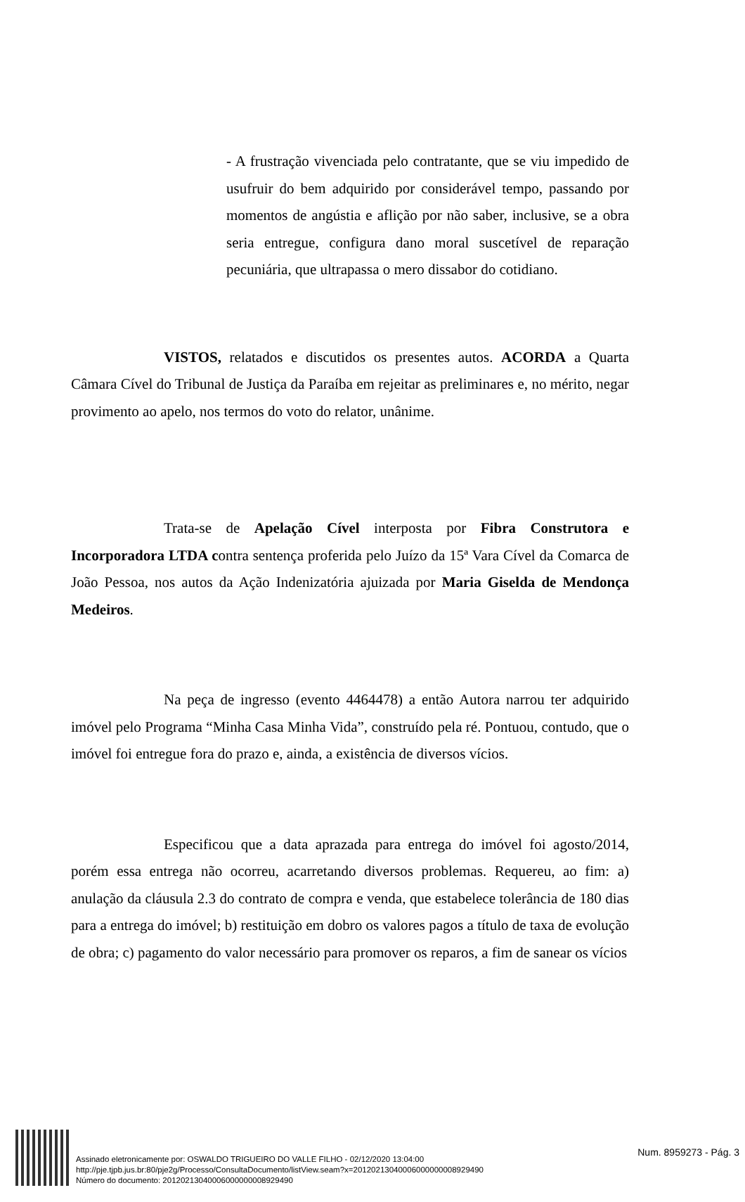- A frustração vivenciada pelo contratante, que se viu impedido de usufruir do bem adquirido por considerável tempo, passando por momentos de angústia e aflição por não saber, inclusive, se a obra seria entregue, configura dano moral suscetível de reparação pecuniária, que ultrapassa o mero dissabor do cotidiano.
VISTOS, relatados e discutidos os presentes autos. ACORDA a Quarta Câmara Cível do Tribunal de Justiça da Paraíba em rejeitar as preliminares e, no mérito, negar provimento ao apelo, nos termos do voto do relator, unânime.
Trata-se de Apelação Cível interposta por Fibra Construtora e Incorporadora LTDA contra sentença proferida pelo Juízo da 15ª Vara Cível da Comarca de João Pessoa, nos autos da Ação Indenizatória ajuizada por Maria Giselda de Mendonça Medeiros.
Na peça de ingresso (evento 4464478) a então Autora narrou ter adquirido imóvel pelo Programa “Minha Casa Minha Vida”, construído pela ré. Pontuou, contudo, que o imóvel foi entregue fora do prazo e, ainda, a existência de diversos vícios.
Especificou que a data aprazada para entrega do imóvel foi agosto/2014, porém essa entrega não ocorreu, acarretando diversos problemas. Requereu, ao fim: a) anulação da cláusula 2.3 do contrato de compra e venda, que estabelece tolerância de 180 dias para a entrega do imóvel; b) restituição em dobro os valores pagos a título de taxa de evolução de obra; c) pagamento do valor necessário para promover os reparos, a fim de sanear os vícios
Assinado eletronicamente por: OSWALDO TRIGUEIRO DO VALLE FILHO - 02/12/2020 13:04:00
http://pje.tjpb.jus.br:80/pje2g/Processo/ConsultaDocumento/listView.seam?x=20120213040006000000008929490
Número do documento: 20120213040006000000008929490
Num. 8959273 - Pág. 3